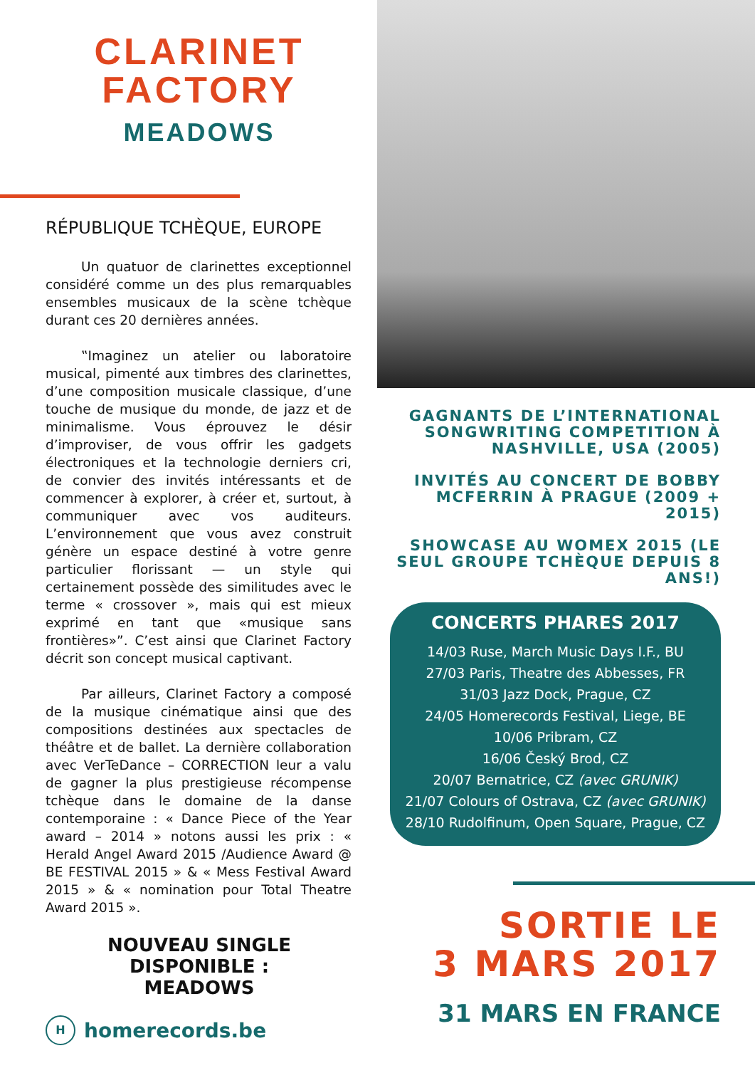CLARINET
FACTORY
MEADOWS
RÉPUBLIQUE TCHÈQUE, EUROPE
Un quatuor de clarinettes exceptionnel considéré comme un des plus remarquables ensembles musicaux de la scène tchèque durant ces 20 dernières années.
‟Imaginez un atelier ou laboratoire musical, pimenté aux timbres des clarinettes, d’une composition musicale classique, d’une touche de musique du monde, de jazz et de minimalisme. Vous éprouvez le désir d’improviser, de vous offrir les gadgets électroniques et la technologie derniers cri, de convier des invités intéressants et de commencer à explorer, à créer et, surtout, à communiquer avec vos auditeurs. L’environnement que vous avez construit génère un espace destiné à votre genre particulier florissant — un style qui certainement possède des similitudes avec le terme « crossover », mais qui est mieux exprimé en tant que «musique sans frontières»”. C’est ainsi que Clarinet Factory décrit son concept musical captivant.
Par ailleurs, Clarinet Factory a composé de la musique cinématique ainsi que des compositions destinées aux spectacles de théâtre et de ballet. La dernière collaboration avec VerTeDance – CORRECTION leur a valu de gagner la plus prestigieuse récompense tchèque dans le domaine de la danse contemporaine : « Dance Piece of the Year award – 2014 » notons aussi les prix : « Herald Angel Award 2015 /Audience Award @ BE FESTIVAL 2015 » & « Mess Festival Award 2015 » & « nomination pour Total Theatre Award 2015 ».
NOUVEAU SINGLE
DISPONIBLE :
MEADOWS
H
homerecords.be
GAGNANTS DE L’INTERNATIONAL SONGWRITING COMPETITION À NASHVILLE, USA (2005)
INVITÉS AU CONCERT DE BOBBY MCFERRIN À PRAGUE (2009 + 2015)
SHOWCASE AU WOMEX 2015 (LE SEUL GROUPE TCHÈQUE DEPUIS 8 ANS!)
CONCERTS PHARES 2017
14/03 Ruse, March Music Days I.F., BU
27/03 Paris, Theatre des Abbesses, FR
31/03 Jazz Dock, Prague, CZ
24/05 Homerecords Festival, Liege, BE
10/06 Pribram, CZ
16/06 Český Brod, CZ
20/07 Bernatrice, CZ (avec GRUNIK)
21/07 Colours of Ostrava, CZ (avec GRUNIK)
28/10 Rudolfinum, Open Square, Prague, CZ
SORTIE LE
3 MARS 2017
31 MARS EN FRANCE